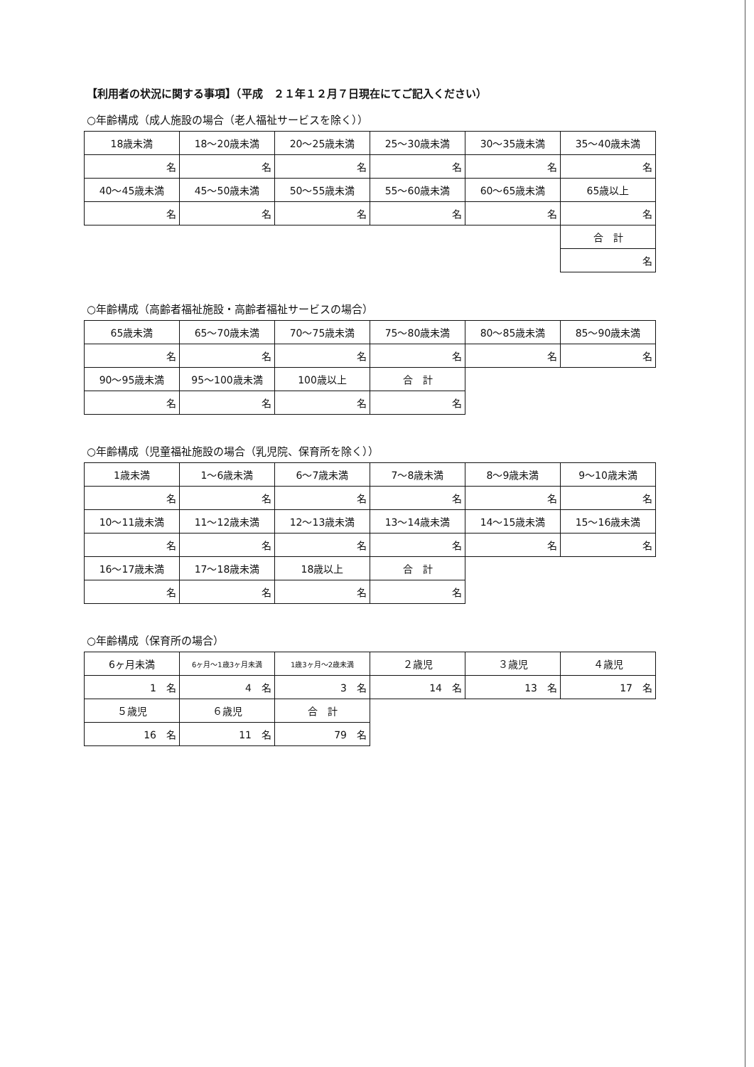【利用者の状況に関する事項】（平成　２１年１２月７日現在にてご記入ください）
○年齢構成（成人施設の場合（老人福祉サービスを除く））
| 18歳未満 | 18～20歳未満 | 20～25歳未満 | 25～30歳未満 | 30～35歳未満 | 35～40歳未満 |
| 名 | 名 | 名 | 名 | 名 | 名 |
| 40～45歳未満 | 45～50歳未満 | 50～55歳未満 | 55～60歳未満 | 60～65歳未満 | 65歳以上 |
| 名 | 名 | 名 | 名 | 名 | 名 |
| | | | | | 合 計 |
| | | | | | 名 |
○年齢構成（高齢者福祉施設・高齢者福祉サービスの場合）
| 65歳未満 | 65～70歳未満 | 70～75歳未満 | 75～80歳未満 | 80～85歳未満 | 85～90歳未満 |
| 名 | 名 | 名 | 名 | 名 | 名 |
| 90～95歳未満 | 95～100歳未満 | 100歳以上 | 合 計 | | |
| 名 | 名 | 名 | 名 | | |
○年齢構成（児童福祉施設の場合（乳児院、保育所を除く））
| 1歳未満 | 1～6歳未満 | 6～7歳未満 | 7～8歳未満 | 8～9歳未満 | 9～10歳未満 |
| 名 | 名 | 名 | 名 | 名 | 名 |
| 10～11歳未満 | 11～12歳未満 | 12～13歳未満 | 13～14歳未満 | 14～15歳未満 | 15～16歳未満 |
| 名 | 名 | 名 | 名 | 名 | 名 |
| 16～17歳未満 | 17～18歳未満 | 18歳以上 | 合 計 | | |
| 名 | 名 | 名 | 名 | | |
○年齢構成（保育所の場合）
| 6ヶ月未満 | 6ヶ月～1歳3ヶ月未満 | 1歳3ヶ月～2歳未満 | ２歳児 | ３歳児 | ４歳児 |
| 1 名 | 4 名 | 3 名 | 14 名 | 13 名 | 17 名 |
| ５歳児 | ６歳児 | 合 計 | | | |
| 16 名 | 11 名 | 79 名 | | | |